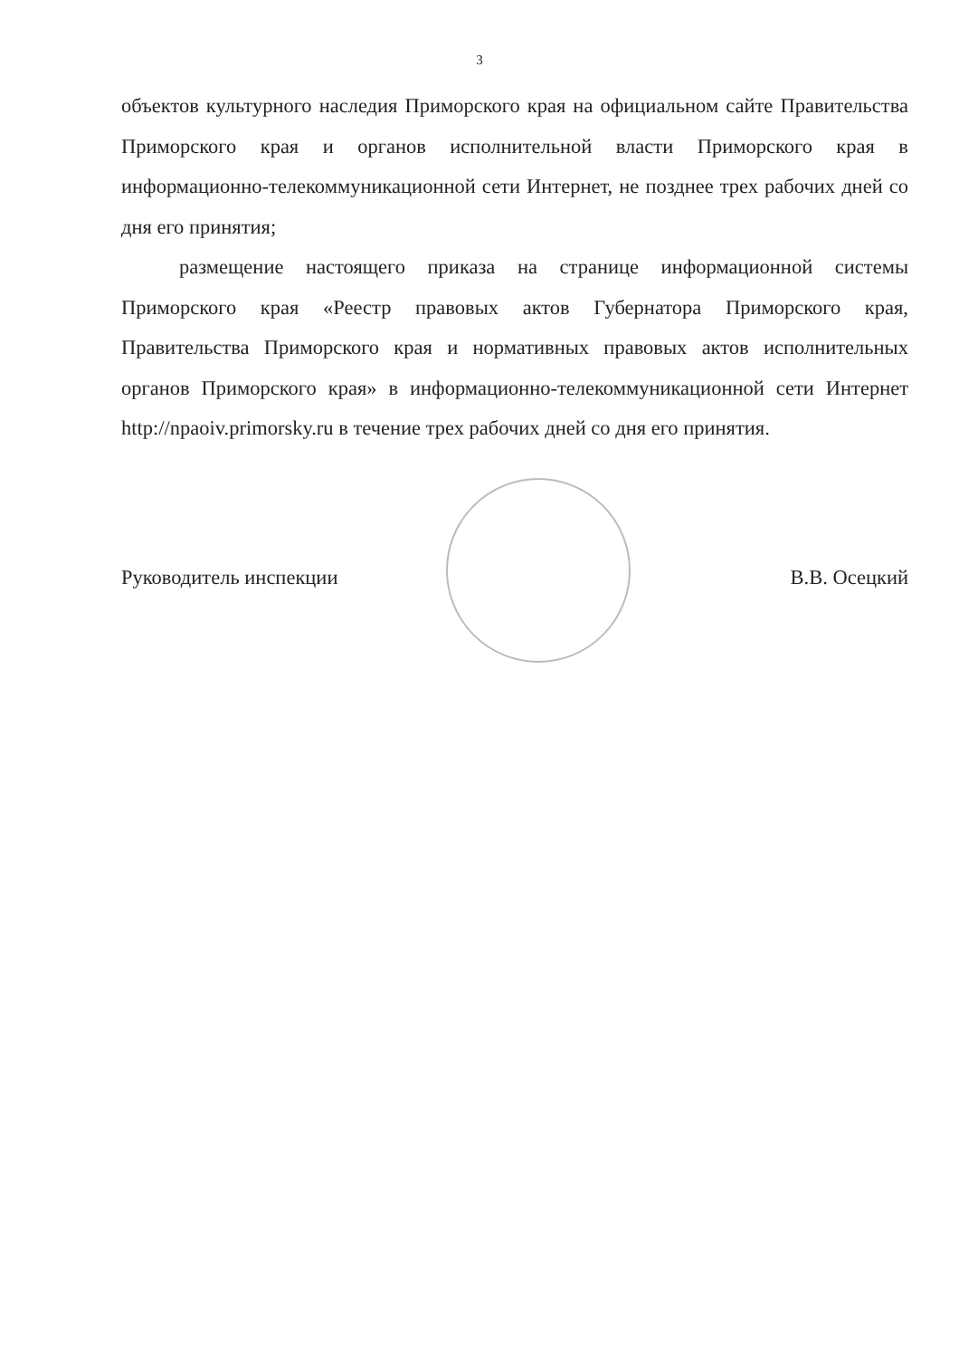3
объектов культурного наследия Приморского края на официальном сайте Правительства Приморского края и органов исполнительной власти Приморского края в информационно-телекоммуникационной сети Интернет, не позднее трех рабочих дней со дня его принятия;
размещение настоящего приказа на странице информационной системы Приморского края «Реестр правовых актов Губернатора Приморского края, Правительства Приморского края и нормативных правовых актов исполнительных органов Приморского края» в информационно-телекоммуникационной сети Интернет http://npaoiv.primorsky.ru в течение трех рабочих дней со дня его принятия.
Руководитель инспекции В.В. Осецкий